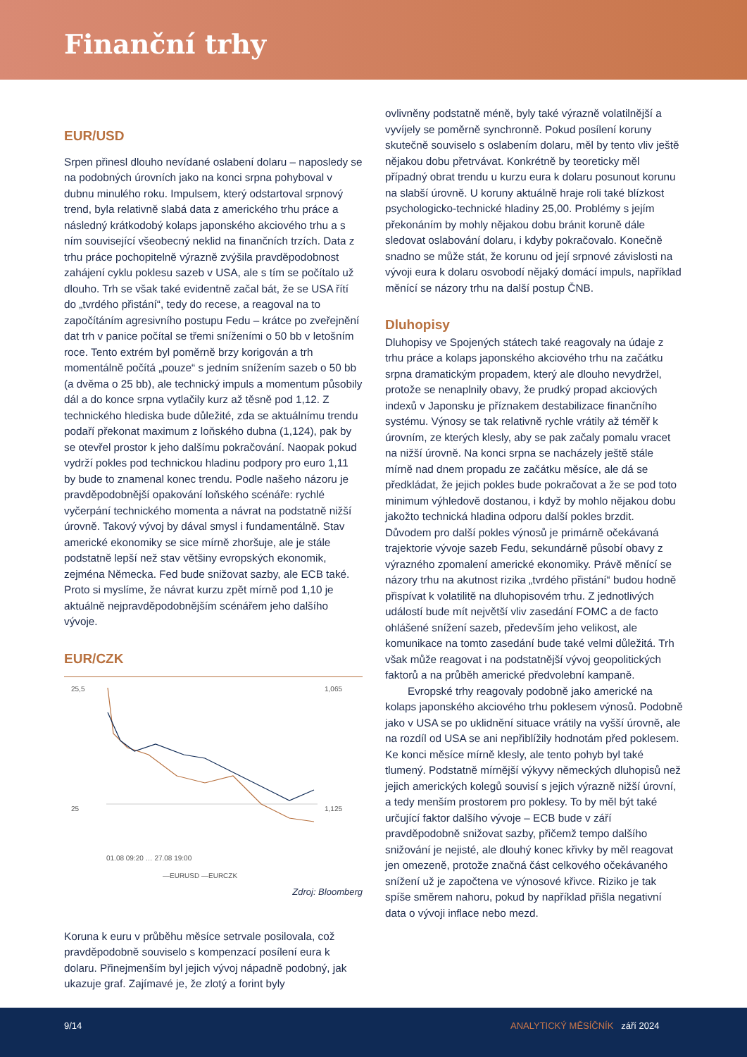Finanční trhy
EUR/USD
Srpen přinesl dlouho nevídané oslabení dolaru – naposledy se na podobných úrovních jako na konci srpna pohyboval v dubnu minulého roku. Impulsem, který odstartoval srpnový trend, byla relativně slabá data z amerického trhu práce a následný krátkodobý kolaps japonského akciového trhu a s ním související všeobecný neklid na finančních trzích. Data z trhu práce pochopitelně výrazně zvýšila pravděpodobnost zahájení cyklu poklesu sazeb v USA, ale s tím se počítalo už dlouho. Trh se však také evidentně začal bát, že se USA řítí do „tvrdého přistání“, tedy do recese, a reagoval na to započítáním agresivního postupu Fedu – krátce po zveřejnění dat trh v panice počítal se třemi sníženími o 50 bb v letošním roce. Tento extrém byl poměrně brzy korigován a trh momentálně počítá „pouze“ s jedním snížením sazeb o 50 bb (a dvěma o 25 bb), ale technický impuls a momentum působily dál a do konce srpna vytlačily kurz až těsně pod 1,12. Z technického hlediska bude důležité, zda se aktuálnímu trendu podaří překonat maximum z loňského dubna (1,124), pak by se otevřel prostor k jeho dalšímu pokračování. Naopak pokud vydrží pokles pod technickou hladinu podpory pro euro 1,11 by bude to znamenal konec trendu. Podle našeho názoru je pravděpodobnější opakování loňského scénáře: rychlé vyčerpání technického momenta a návrat na podstatně nižší úrovně. Takový vývoj by dával smysl i fundamentálně. Stav americké ekonomiky se sice mírně zhoršuje, ale je stále podstatně lepší než stav většiny evropských ekonomik, zejména Německa. Fed bude snižovat sazby, ale ECB také. Proto si myslíme, že návrat kurzu zpět mírně pod 1,10 je aktuálně nejpravděpodobnějším scénářem jeho dalšího vývoje.
EUR/CZK
25,5
25
1,065
1,125
01.08 09:20 … 27.08 19:00
—EURUSD —EURCZK
Zdroj: Bloomberg
Koruna k euru v průběhu měsíce setrvale posilovala, což pravděpodobně souviselo s kompenzací posílení eura k dolaru. Přinejmenším byl jejich vývoj nápadně podobný, jak ukazuje graf. Zajímavé je, že zlotý a forint byly
ovlivněny podstatně méně, byly také výrazně volatilnější a vyvíjely se poměrně synchronně. Pokud posílení koruny skutečně souviselo s oslabením dolaru, měl by tento vliv ještě nějakou dobu přetrvávat. Konkrétně by teoreticky měl případný obrat trendu u kurzu eura k dolaru posunout korunu na slabší úrovně. U koruny aktuálně hraje roli také blízkost psychologicko-technické hladiny 25,00. Problémy s jejím překonáním by mohly nějakou dobu bránit koruně dále sledovat oslabování dolaru, i kdyby pokračovalo. Konečně snadno se může stát, že korunu od její srpnové závislosti na vývoji eura k dolaru osvobodí nějaký domácí impuls, například měnící se názory trhu na další postup ČNB.
Dluhopisy
Dluhopisy ve Spojených státech také reagovaly na údaje z trhu práce a kolaps japonského akciového trhu na začátku srpna dramatickým propadem, který ale dlouho nevydržel, protože se nenaplnily obavy, že prudký propad akciových indexů v Japonsku je příznakem destabilizace finančního systému. Výnosy se tak relativně rychle vrátily až téměř k úrovním, ze kterých klesly, aby se pak začaly pomalu vracet na nižší úrovně. Na konci srpna se nacházely ještě stále mírně nad dnem propadu ze začátku měsíce, ale dá se předkládat, že jejich pokles bude pokračovat a že se pod toto minimum výhledově dostanou, i když by mohlo nějakou dobu jakožto technická hladina odporu další pokles brzdit. Důvodem pro další pokles výnosů je primárně očekávaná trajektorie vývoje sazeb Fedu, sekundárně působí obavy z výrazného zpomalení americké ekonomiky. Právě měnící se názory trhu na akutnost rizika „tvrdého přistání“ budou hodně přispívat k volatilitě na dluhopisovém trhu. Z jednotlivých událostí bude mít největší vliv zasedání FOMC a de facto ohlášené snížení sazeb, především jeho velikost, ale komunikace na tomto zasedání bude také velmi důležitá. Trh však může reagovat i na podstatnější vývoj geopolitických faktorů a na průběh americké předvolební kampaně.
Evropské trhy reagovaly podobně jako americké na kolaps japonského akciového trhu poklesem výnosů. Podobně jako v USA se po uklidnění situace vrátily na vyšší úrovně, ale na rozdíl od USA se ani nepřiblížily hodnotám před poklesem. Ke konci měsíce mírně klesly, ale tento pohyb byl také tlumený. Podstatně mírnější výkyvy německých dluhopisů než jejich amerických kolegů souvisí s jejich výrazně nižší úrovní, a tedy menším prostorem pro poklesy. To by měl být také určující faktor dalšího vývoje – ECB bude v září pravděpodobně snižovat sazby, přičemž tempo dalšího snižování je nejisté, ale dlouhý konec křivky by měl reagovat jen omezeně, protože značná část celkového očekávaného snížení už je započtena ve výnosové křivce. Riziko je tak spíše směrem nahoru, pokud by například přišla negativní data o vývoji inflace nebo mezd.
9/14 ANALYTICKÝ MĚSÍČNÍK září 2024